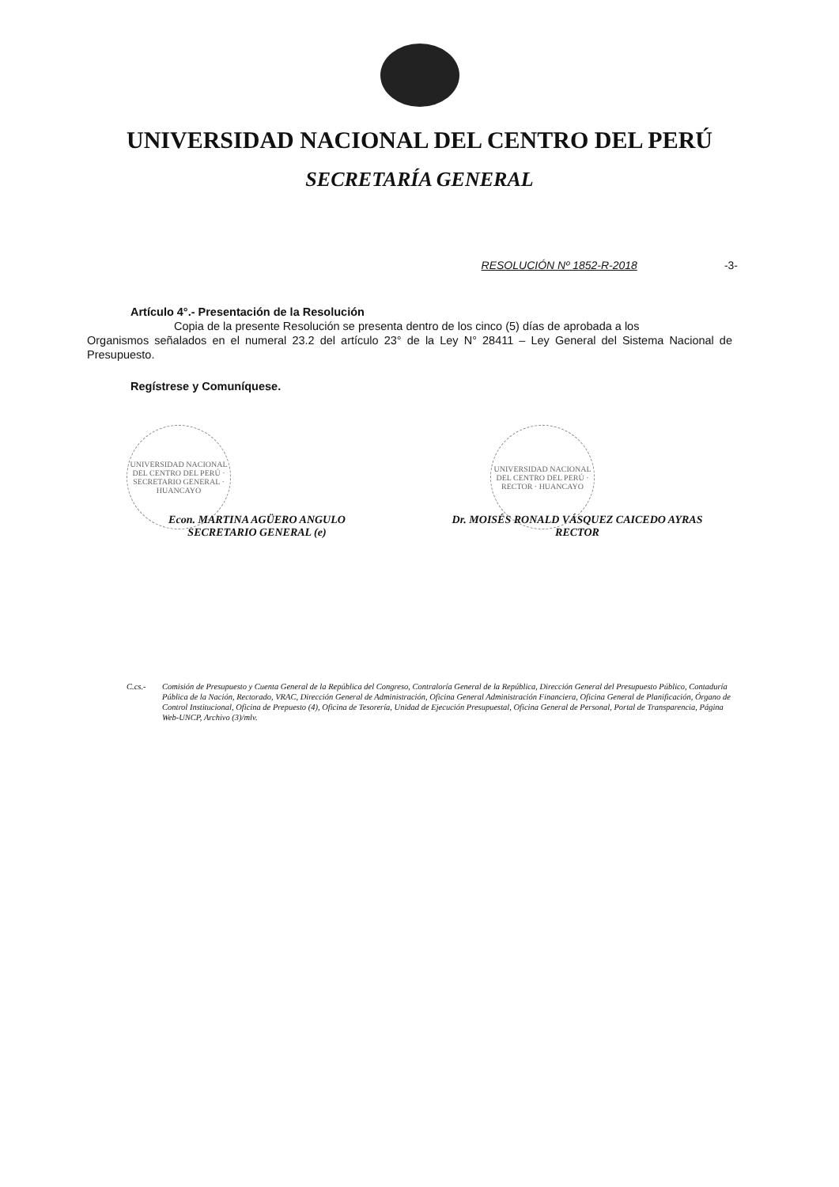UNIVERSIDAD NACIONAL DEL CENTRO DEL PERÚ
SECRETARÍA GENERAL
RESOLUCIÓN Nº 1852-R-2018 -3-
Artículo 4°.- Presentación de la Resolución
Copia de la presente Resolución se presenta dentro de los cinco (5) días de aprobada a los
Organismos señalados en el numeral 23.2 del artículo 23° de la Ley N° 28411 – Ley General del Sistema Nacional de Presupuesto.
Regístrese y Comuníquese.
UNIVERSIDAD NACIONAL DEL CENTRO DEL PERÚ · SECRETARIO GENERAL · HUANCAYO
Econ. MARTINA AGÜERO ANGULO
SECRETARIO GENERAL (e)
UNIVERSIDAD NACIONAL DEL CENTRO DEL PERÚ · RECTOR · HUANCAYO
Dr. MOISÉS RONALD VÁSQUEZ CAICEDO AYRAS
RECTOR
C.cs.- Comisión de Presupuesto y Cuenta General de la República del Congreso, Contraloría General de la República, Dirección General del Presupuesto Público, Contaduría Pública de la Nación, Rectorado, VRAC, Dirección General de Administración, Oficina General Administración Financiera, Oficina General de Planificación, Órgano de Control Institucional, Oficina de Prepuesto (4), Oficina de Tesorería, Unidad de Ejecución Presupuestal, Oficina General de Personal, Portal de Transparencia, Página Web-UNCP, Archivo (3)/mlv.